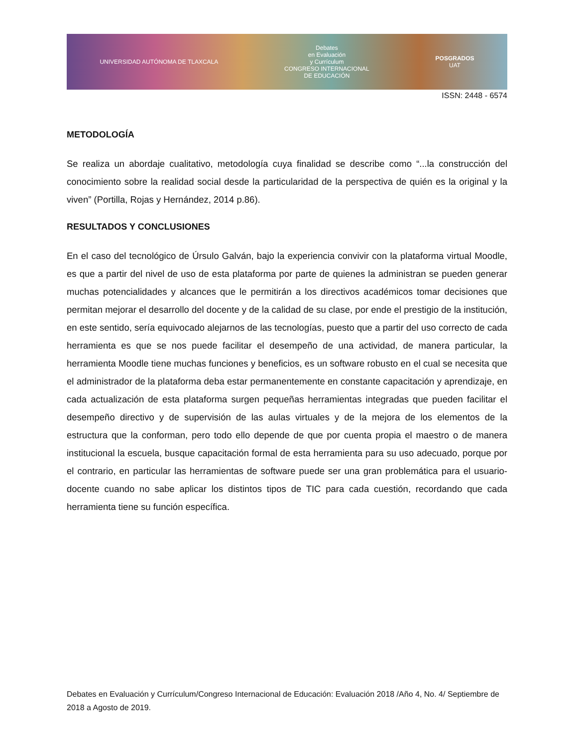UNIVERSIDAD AUTÓNOMA DE TLAXCALA
Debates
en Evaluación
y Currículum
CONGRESO INTERNACIONAL
DE EDUCACIÓN
POSGRADOS
UAT
ISSN: 2448 - 6574
METODOLOGÍA
Se realiza un abordaje cualitativo, metodología cuya finalidad se describe como “...la construcción del conocimiento sobre la realidad social desde la particularidad de la perspectiva de quién es la original y la viven” (Portilla, Rojas y Hernández, 2014 p.86).
RESULTADOS Y CONCLUSIONES
En el caso del tecnológico de Úrsulo Galván, bajo la experiencia convivir con la plataforma virtual Moodle, es que a partir del nivel de uso de esta plataforma por parte de quienes la administran se pueden generar muchas potencialidades y alcances que le permitirán a los directivos académicos tomar decisiones que permitan mejorar el desarrollo del docente y de la calidad de su clase, por ende el prestigio de la institución, en este sentido, sería equivocado alejarnos de las tecnologías, puesto que a partir del uso correcto de cada herramienta es que se nos puede facilitar el desempeño de una actividad, de manera particular, la herramienta Moodle tiene muchas funciones y beneficios, es un software robusto en el cual se necesita que el administrador de la plataforma deba estar permanentemente en constante capacitación y aprendizaje, en cada actualización de esta plataforma surgen pequeñas herramientas integradas que pueden facilitar el desempeño directivo y de supervisión de las aulas virtuales y de la mejora de los elementos de la estructura que la conforman, pero todo ello depende de que por cuenta propia el maestro o de manera institucional la escuela, busque capacitación formal de esta herramienta para su uso adecuado, porque por el contrario, en particular las herramientas de software puede ser una gran problemática para el usuario-docente cuando no sabe aplicar los distintos tipos de TIC para cada cuestión, recordando que cada herramienta tiene su función específica.
Debates en Evaluación y Currículum/Congreso Internacional de Educación: Evaluación 2018 /Año 4, No. 4/ Septiembre de 2018 a Agosto de 2019.